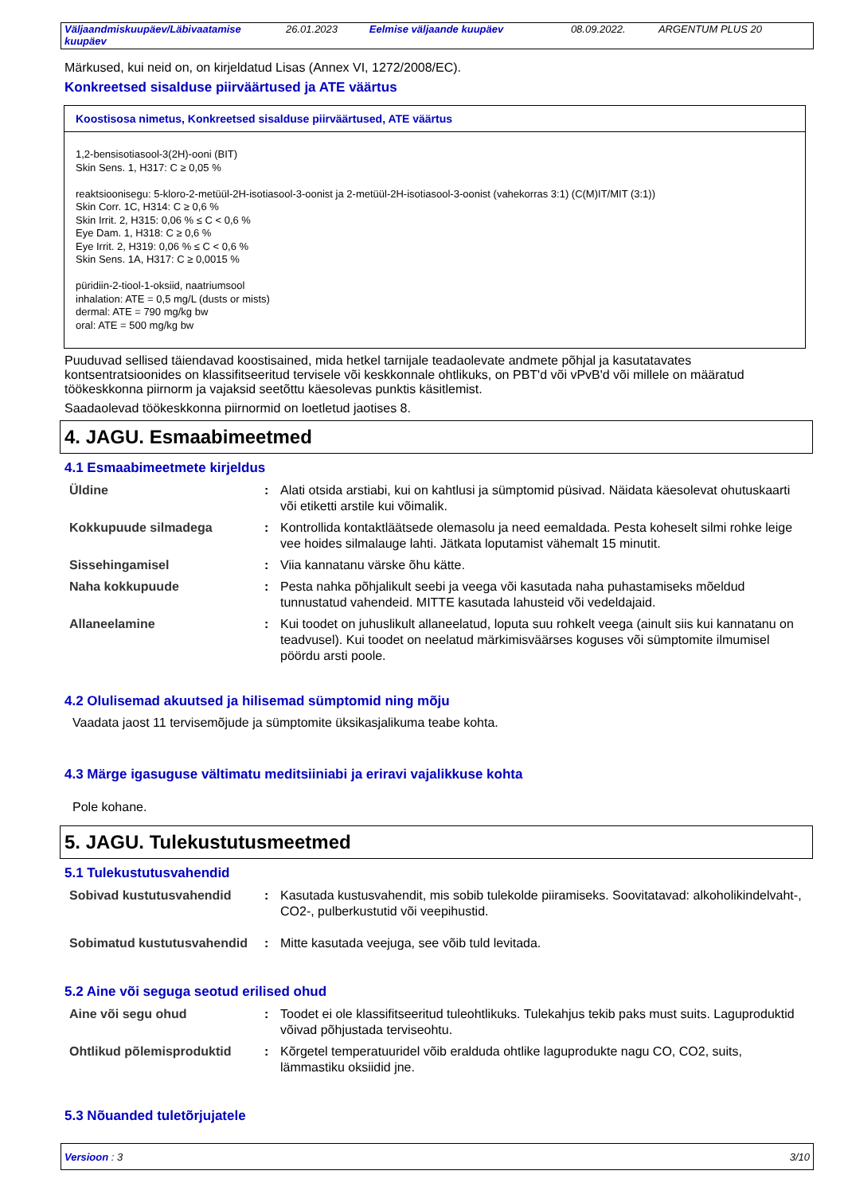| Väljaandmiskuupäev/Läbivaatamise kuupäev | 26.01.2023 | Eelmise väljaande kuupäev | 08.09.2022. | ARGENTUM PLUS 20 |
Märkused, kui neid on, on kirjeldatud Lisas (Annex VI, 1272/2008/EC).
Konkreetsed sisalduse piirväärtused ja ATE väärtus
Koostisosa nimetus, Konkreetsed sisalduse piirväärtused, ATE väärtus
1,2-bensisotiasool-3(2H)-ooni (BIT)
Skin Sens. 1, H317: C ≥ 0,05 %
reaktsioonisegu: 5-kloro-2-metüül-2H-isotiasool-3-oonist ja 2-metüül-2H-isotiasool-3-oonist (vahekorras 3:1) (C(M)IT/MIT (3:1))
Skin Corr. 1C, H314: C ≥ 0,6 %
Skin Irrit. 2, H315: 0,06 % ≤ C < 0,6 %
Eye Dam. 1, H318: C ≥ 0,6 %
Eye Irrit. 2, H319: 0,06 % ≤ C < 0,6 %
Skin Sens. 1A, H317: C ≥ 0,0015 %
püridiin-2-tiool-1-oksiid, naatriumsool
inhalation: ATE = 0,5 mg/L (dusts or mists)
dermal: ATE = 790 mg/kg bw
oral: ATE = 500 mg/kg bw
Puuduvad sellised täiendavad koostisained, mida hetkel tarnijale teadaolevate andmete põhjal ja kasutatavates kontsentratsioonides on klassifitseeritud tervisele või keskkonnale ohtlikuks, on PBT'd või vPvB'd või millele on määratud töökeskkonna piirnorm ja vajaksid seetõttu käesolevas punktis käsitlemist.
Saadaolevad töökeskkonna piirnormid on loetletud jaotises 8.
4. JAGU. Esmaabimeetmed
4.1 Esmaabimeetmete kirjeldus
| Üldine | : | Alati otsida arstiabi, kui on kahtlusi ja sümptomid püsivad. Näidata käesolevat ohutuskaarti või etiketti arstile kui võimalik. |
| Kokkupuude silmadega | : | Kontrollida kontaktläätsede olemasolu ja need eemaldada. Pesta koheselt silmi rohke leige vee hoides silmalauge lahti. Jätkata loputamist vähemalt 15 minutit. |
| Sissehingamisel | : | Viia kannatanu värske õhu kätte. |
| Naha kokkupuude | : | Pesta nahka põhjalikult seebi ja veega või kasutada naha puhastamiseks mõeldud tunnustatud vahendeid. MITTE kasutada lahusteid või vedeldajaid. |
| Allaneelamine | : | Kui toodet on juhuslikult allaneelatud, loputa suu rohkelt veega (ainult siis kui kannatanu on teadvusel). Kui toodet on neelatud märkimisväärses koguses või sümptomite ilmumisel pöördu arsti poole. |
4.2 Olulisemad akuutsed ja hilisemad sümptomid ning mõju
Vaadata jaost 11 tervisemõjude ja sümptomite üksikasjalikuma teabe kohta.
4.3 Märge igasuguse vältimatu meditsiiniabi ja eriravi vajalikkuse kohta
Pole kohane.
5. JAGU. Tulekustutusmeetmed
5.1 Tulekustutusvahendid
| Sobivad kustutusvahendid | : | Kasutada kustusvahendit, mis sobib tulekolde piiramiseks. Soovitatavad: alkoholikindelvaht-, CO2-, pulberkustutid või veepihustid. |
| Sobimatud kustutusvahendid | : | Mitte kasutada veejuga, see võib tuld levitada. |
5.2 Aine või seguga seotud erilised ohud
| Aine või segu ohud | : | Toodet ei ole klassifitseeritud tuleohtlikuks. Tulekahjus tekib paks must suits. Laguproduktid võivad põhjustada terviseohtu. |
| Ohtlikud põlemisproduktid | : | Kõrgetel temperatuuridel võib eralduda ohtlike laguprodukte nagu CO, CO2, suits, lämmastiku oksiidid jne. |
5.3 Nõuanded tuletõrjujatele
Versioon : 3 3/10